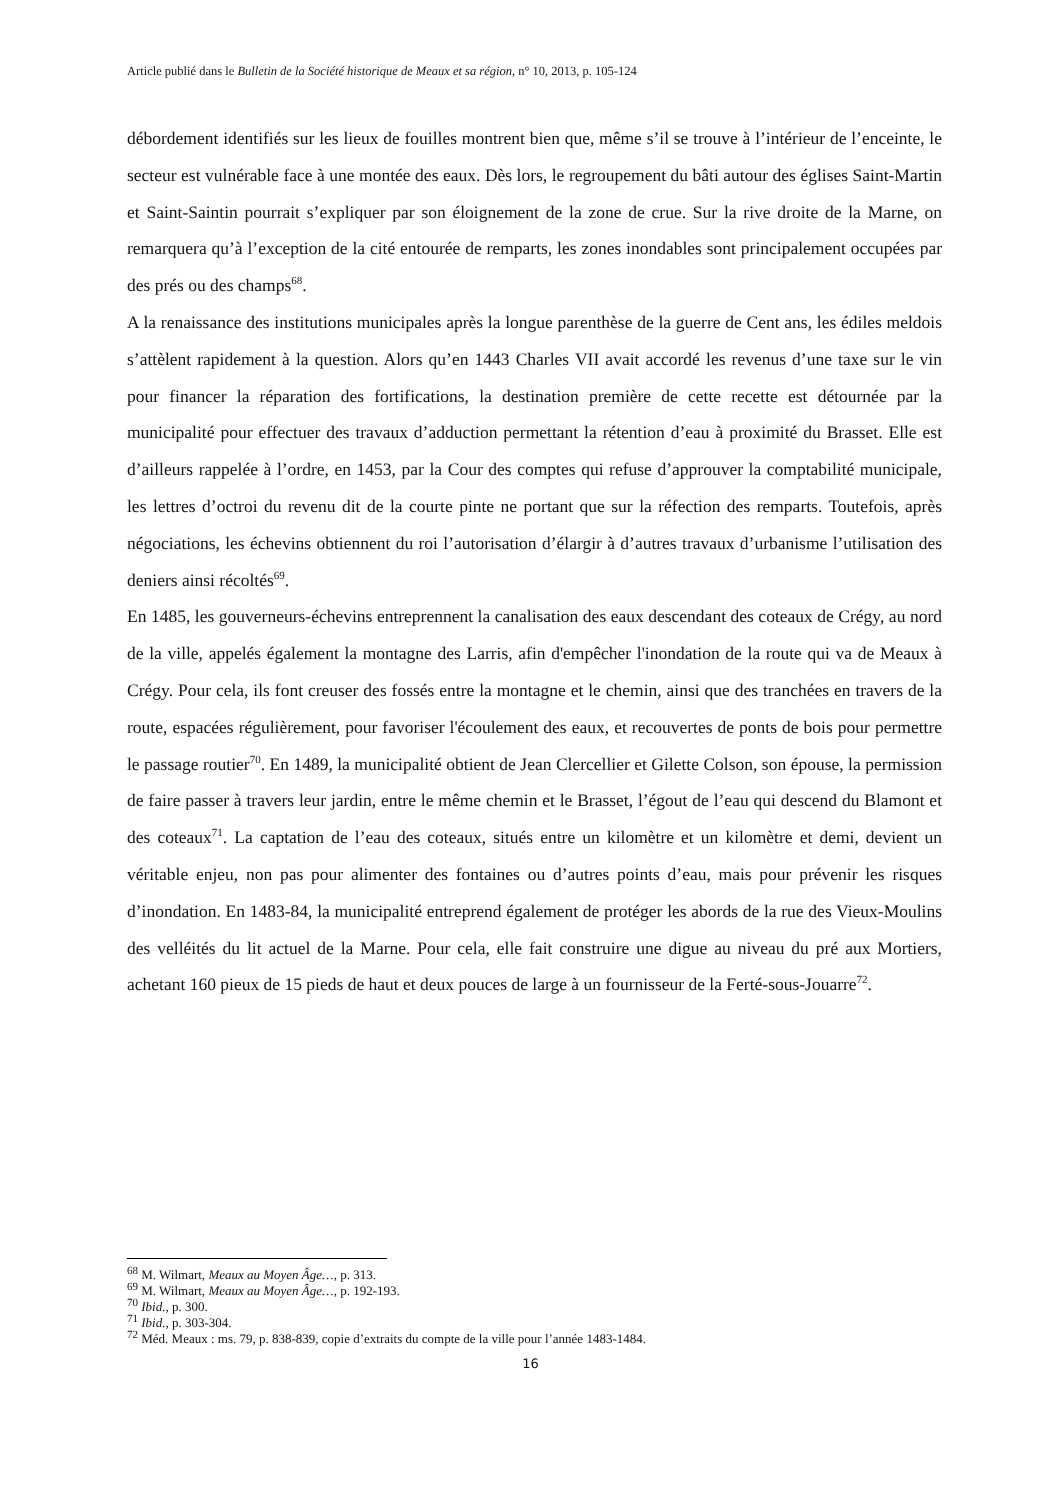Article publié dans le Bulletin de la Société historique de Meaux et sa région, n° 10, 2013, p. 105-124
débordement identifiés sur les lieux de fouilles montrent bien que, même s’il se trouve à l’intérieur de l’enceinte, le secteur est vulnérable face à une montée des eaux. Dès lors, le regroupement du bâti autour des églises Saint-Martin et Saint-Saintin pourrait s’expliquer par son éloignement de la zone de crue. Sur la rive droite de la Marne, on remarquera qu’à l’exception de la cité entourée de remparts, les zones inondables sont principalement occupées par des prés ou des champs<sup>68</sup>.
A la renaissance des institutions municipales après la longue parenthèse de la guerre de Cent ans, les édiles meldois s’attèlent rapidement à la question. Alors qu’en 1443 Charles VII avait accordé les revenus d’une taxe sur le vin pour financer la réparation des fortifications, la destination première de cette recette est détournée par la municipalité pour effectuer des travaux d’adduction permettant la rétention d’eau à proximité du Brasset. Elle est d’ailleurs rappelée à l’ordre, en 1453, par la Cour des comptes qui refuse d’approuver la comptabilité municipale, les lettres d’octroi du revenu dit de la courte pinte ne portant que sur la réfection des remparts. Toutefois, après négociations, les échevins obtiennent du roi l’autorisation d’élargir à d’autres travaux d’urbanisme l’utilisation des deniers ainsi récoltés<sup>69</sup>.
En 1485, les gouverneurs-échevins entreprennent la canalisation des eaux descendant des coteaux de Crégy, au nord de la ville, appelés également la montagne des Larris, afin d'empêcher l'inondation de la route qui va de Meaux à Crégy. Pour cela, ils font creuser des fossés entre la montagne et le chemin, ainsi que des tranchées en travers de la route, espacées régulièrement, pour favoriser l'écoulement des eaux, et recouvertes de ponts de bois pour permettre le passage routier<sup>70</sup>. En 1489, la municipalité obtient de Jean Clercellier et Gilette Colson, son épouse, la permission de faire passer à travers leur jardin, entre le même chemin et le Brasset, l’égout de l’eau qui descend du Blamont et des coteaux<sup>71</sup>. La captation de l’eau des coteaux, situés entre un kilomètre et un kilomètre et demi, devient un véritable enjeu, non pas pour alimenter des fontaines ou d’autres points d’eau, mais pour prévenir les risques d’inondation. En 1483-84, la municipalité entreprend également de protéger les abords de la rue des Vieux-Moulins des velléités du lit actuel de la Marne. Pour cela, elle fait construire une digue au niveau du pré aux Mortiers, achetant 160 pieux de 15 pieds de haut et deux pouces de large à un fournisseur de la Ferté-sous-Jouarre<sup>72</sup>.
<sup>68</sup> M. Wilmart, Meaux au Moyen Âge…, p. 313.
<sup>69</sup> M. Wilmart, Meaux au Moyen Âge…, p. 192-193.
<sup>70</sup> Ibid., p. 300.
<sup>71</sup> Ibid., p. 303-304.
<sup>72</sup> Méd. Meaux : ms. 79, p. 838-839, copie d’extraits du compte de la ville pour l’année 1483-1484.
16